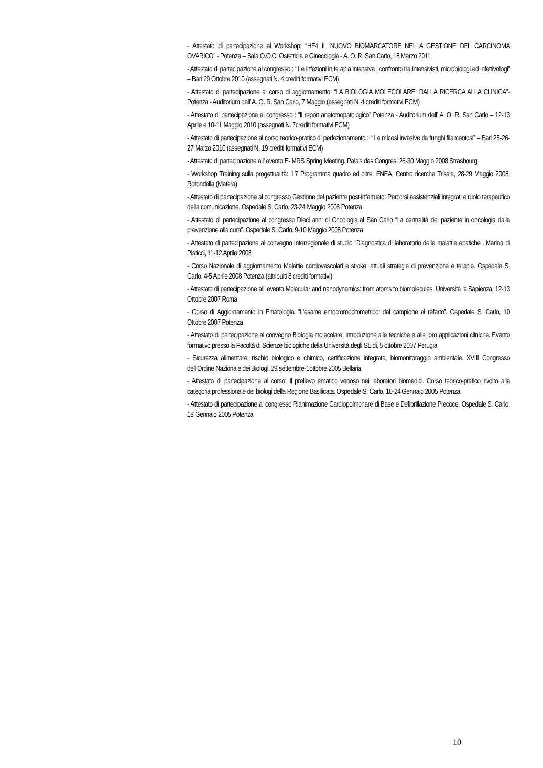- Attestato di partecipazione al Workshop: “HE4 IL NUOVO BIOMARCATORE NELLA GESTIONE DEL CARCINOMA OVARICO” - Potenza – Sala O.O.C. Ostetricia e Ginecologia - A. O. R. San Carlo, 18 Marzo 2011
- Attestato di partecipazione al congresso : “ Le infezioni in terapia intensiva : confronto tra intensivisti, microbiologi ed infettivologi” – Bari 29 Ottobre 2010 (assegnati N. 4 crediti formativi ECM)
- Attestato di partecipazione al corso di aggiornamento: “LA BIOLOGIA MOLECOLARE: DALLA RICERCA ALLA CLINICA”- Potenza - Auditorium dell’ A. O. R. San Carlo, 7 Maggio (assegnati N. 4 crediti formativi ECM)
- Attestato di partecipazione al congresso : “Il report anatomopatologico” Potenza - Auditorium dell’ A. O. R. San Carlo – 12-13 Aprile e 10-11 Maggio 2010 (assegnati N. 7crediti formativi ECM)
- Attestato di partecipazione al corso teorico-pratico di perfezionamento : “ Le micosi invasive da funghi filamentosi” – Bari 25-26-27 Marzo 2010 (assegnati N. 19 crediti formativi ECM)
- Attestato di partecipazione all’ evento E- MRS Spring Meeting. Palais des Congres, 26-30 Maggio 2008 Strasbourg
- Workshop Training sulla progettualità: il 7 Programma quadro ed oltre. ENEA, Centro ricerche Trisaia, 28-29 Maggio 2008, Rotondella (Matera)
- Attestato di partecipazione al congresso Gestione del paziente post-infartuato: Percorsi assistenziali integrati e ruolo terapeutico della comunicazione. Ospedale S. Carlo, 23-24 Maggio 2008 Potenza
- Attestato di partecipazione al congresso Dieci anni di Oncologia al San Carlo “La centralità del paziente in oncologia dalla prevenzione alla cura”. Ospedale S. Carlo, 9-10 Maggio 2008 Potenza
- Attestato di partecipazione al convegno Interregionale di studio “Diagnostica di laboratorio delle malattie epatiche”. Marina di Pisticci, 11-12 Aprile 2008
- Corso Nazionale di aggiornamento Malattie cardiovascolari e stroke: attuali strategie di prevenzione e terapie. Ospedale S. Carlo, 4-5 Aprile 2008 Potenza (attribuiti 8 crediti formativi)
- Attestato di partecipazione all’ evento Molecular and nanodynamics: from atoms to biomolecules. Università la Sapienza, 12-13 Ottobre 2007 Roma
- Corso di Aggiornamento in Ematologia. ”L’esame emocromocitometrico: dal campione al referto”. Ospedale S. Carlo, 10 Ottobre 2007 Potenza
- Attestato di partecipazione al convegno Biologia molecolare: introduzione alle tecniche e alle loro applicazioni cliniche. Evento formativo presso la Facoltà di Scienze biologiche della Università degli Studi, 5 ottobre 2007 Perugia
- Sicurezza alimentare, rischio biologico e chimico, certificazione integrata, biomonitoraggio ambientale. XVIII Congresso dell’Ordine Nazionale dei Biologi, 29 settembre-1ottobre 2005 Bellaria
- Attestato di partecipazione al corso: Il prelievo ematico venoso nei laboratori biomedici. Corso teorico-pratico rivolto alla categoria professionale dei biologi della Regione Basilicata. Ospedale S. Carlo, 10-24 Gennaio 2005 Potenza
- Attestato di partecipazione al congresso Rianimazione Cardiopolmonare di Base e Defibrillazione Precoce. Ospedale S. Carlo, 18 Gennaio 2005 Potenza
10